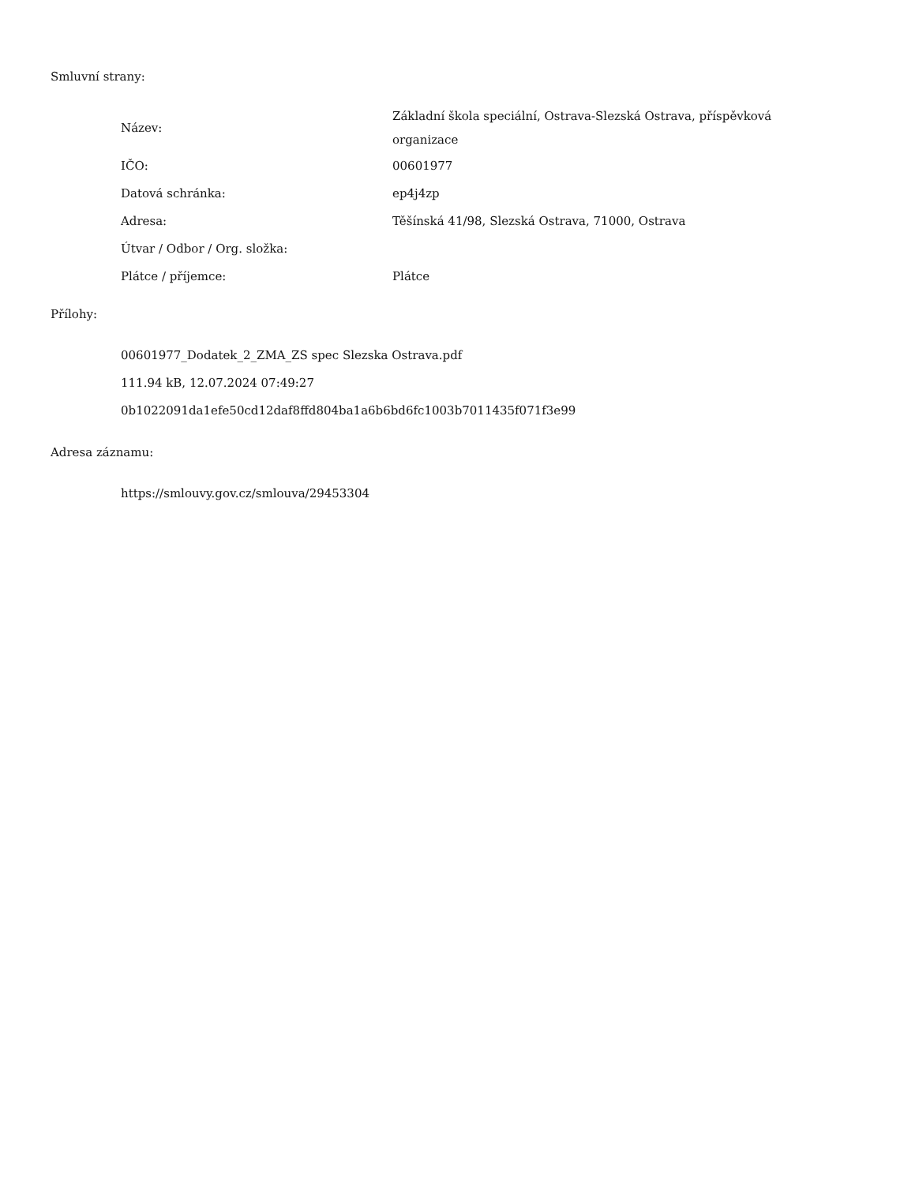Smluvní strany:
| Název: | Základní škola speciální, Ostrava-Slezská Ostrava, příspěvková organizace |
| IČO: | 00601977 |
| Datová schránka: | ep4j4zp |
| Adresa: | Těšínská 41/98, Slezská Ostrava, 71000, Ostrava |
| Útvar / Odbor / Org. složka: | |
| Plátce / příjemce: | Plátce |
Přílohy:
00601977_Dodatek_2_ZMA_ZS spec Slezska Ostrava.pdf
111.94 kB, 12.07.2024 07:49:27
0b1022091da1efe50cd12daf8ffd804ba1a6b6bd6fc1003b7011435f071f3e99
Adresa záznamu:
https://smlouvy.gov.cz/smlouva/29453304